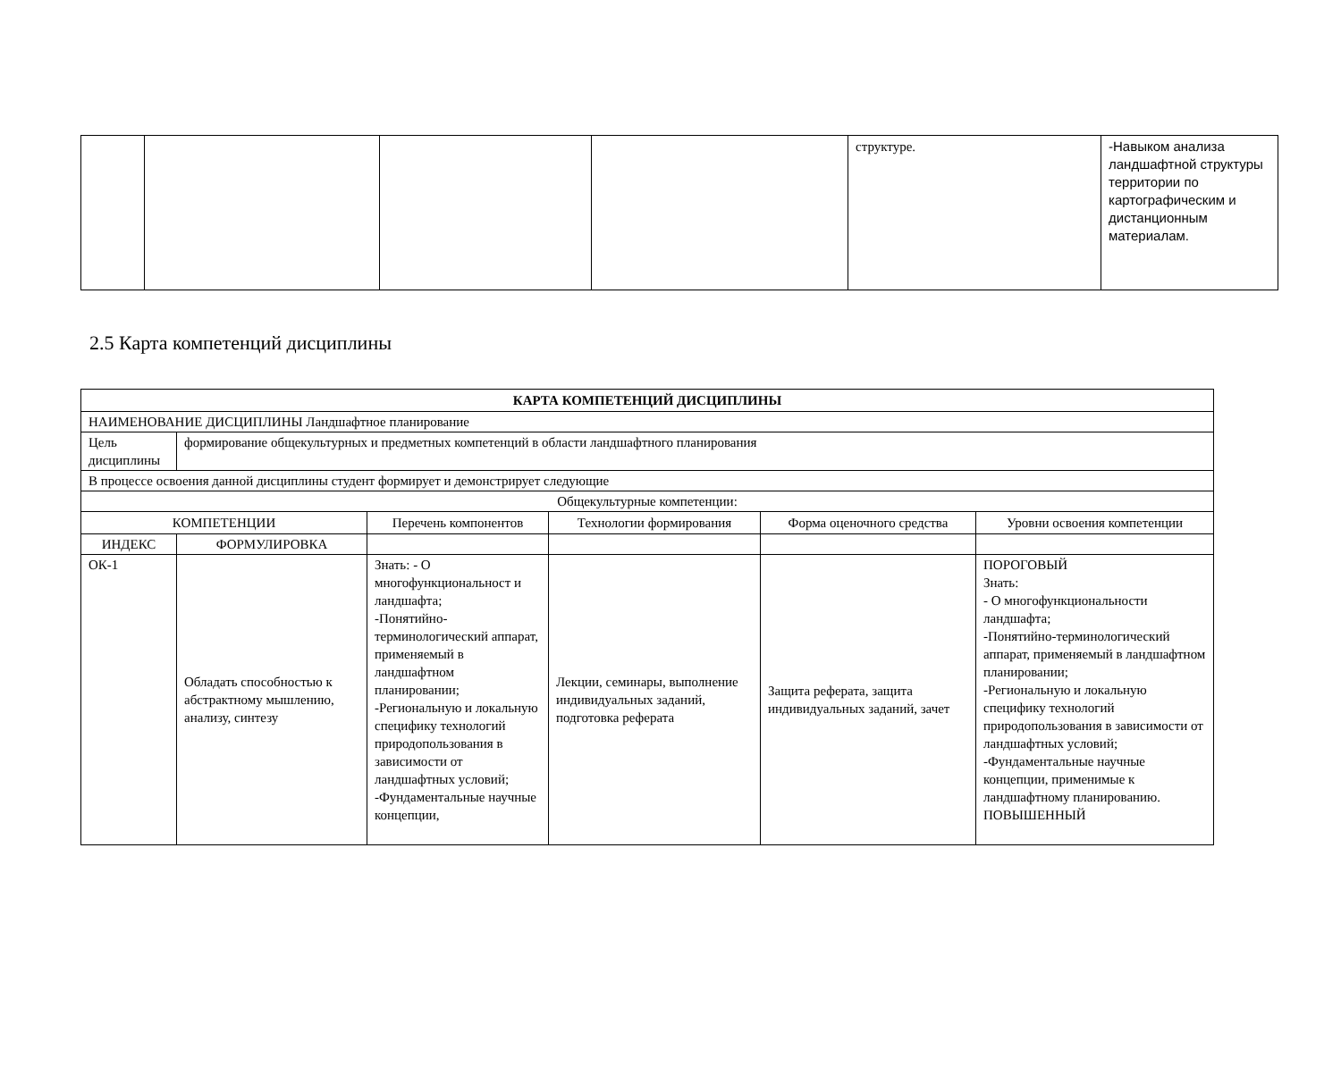| | | | | структуре. | -Навыком анализа ландшафтной структуры территории по картографическим и дистанционным материалам. |
2.5 Карта компетенций дисциплины
| КАРТА КОМПЕТЕНЦИЙ ДИСЦИПЛИНЫ | | | | | |
| --- | --- | --- | --- | --- | --- |
| НАИМЕНОВАНИЕ ДИСЦИПЛИНЫ Ландшафтное планирование | | | | | |
| Цель дисциплины | формирование общекультурных и предметных компетенций в области ландшафтного планирования | | | | |
| В процессе освоения данной дисциплины студент формирует и демонстрирует следующие | | | | | |
| Общекультурные компетенции: | | | | | |
| КОМПЕТЕНЦИИ | | Перечень компонентов | Технологии формирования | Форма оценочного средства | Уровни освоения компетенции |
| ИНДЕКС | ФОРМУЛИРОВКА | | | | |
| ОК-1 | Обладать способностью к абстрактному мышлению, анализу, синтезу | Знать: - О многофункциональност и ландшафта; -Понятийно-терминологический аппарат, применяемый в ландшафтном планировании; -Региональную и локальную специфику технологий природопользования в зависимости от ландшафтных условий; -Фундаментальные научные концепции, | Лекции, семинары, выполнение индивидуальных заданий, подготовка реферата | Защита реферата, защита индивидуальных заданий, зачет | ПОРОГОВЫЙ Знать: - О многофункциональности ландшафта; -Понятийно-терминологический аппарат, применяемый в ландшафтном планировании; -Региональную и локальную специфику технологий природопользования в зависимости от ландшафтных условий; -Фундаментальные научные концепции, применимые к ландшафтному планированию. ПОВЫШЕННЫЙ |